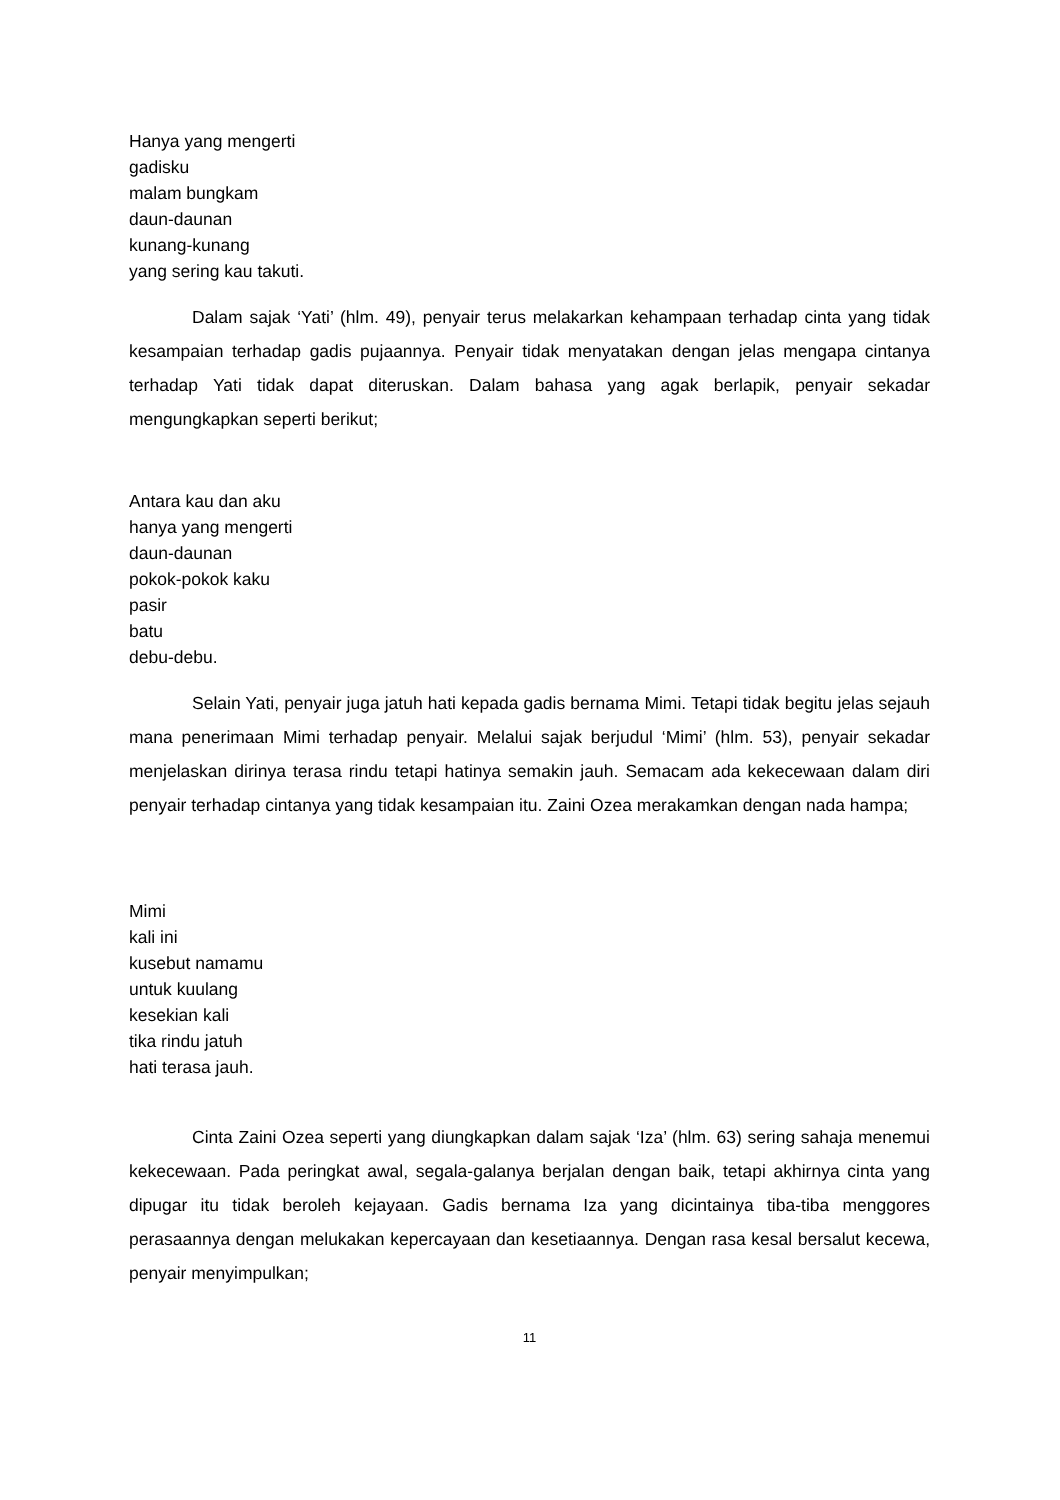Hanya yang mengerti
gadisku
malam bungkam
daun-daunan
kunang-kunang
yang sering kau takuti.
Dalam sajak ‘Yati’ (hlm. 49), penyair terus melakarkan kehampaan terhadap cinta yang tidak kesampaian terhadap gadis pujaannya. Penyair tidak menyatakan dengan jelas mengapa cintanya terhadap Yati tidak dapat diteruskan. Dalam bahasa yang agak berlapik, penyair sekadar mengungkapkan seperti berikut;
Antara kau dan aku
hanya yang mengerti
daun-daunan
pokok-pokok kaku
pasir
batu
debu-debu.
Selain Yati, penyair juga jatuh hati kepada gadis bernama Mimi. Tetapi tidak begitu jelas sejauh mana penerimaan Mimi terhadap penyair. Melalui sajak berjudul ‘Mimi’ (hlm. 53), penyair sekadar menjelaskan dirinya terasa rindu tetapi hatinya semakin jauh. Semacam ada kekecewaan dalam diri penyair terhadap cintanya yang tidak kesampaian itu. Zaini Ozea merakamkan dengan nada hampa;
Mimi
kali ini
kusebut namamu
untuk kuulang
kesekian kali
tika rindu jatuh
hati terasa jauh.
Cinta Zaini Ozea seperti yang diungkapkan dalam sajak ‘Iza’ (hlm. 63) sering sahaja menemui kekecewaan. Pada peringkat awal, segala-galanya berjalan dengan baik, tetapi akhirnya cinta yang dipugar itu tidak beroleh kejayaan. Gadis bernama Iza yang dicintainya tiba-tiba menggores perasaannya dengan melukakan kepercayaan dan kesetiaannya. Dengan rasa kesal bersalut kecewa, penyair menyimpulkan;
11